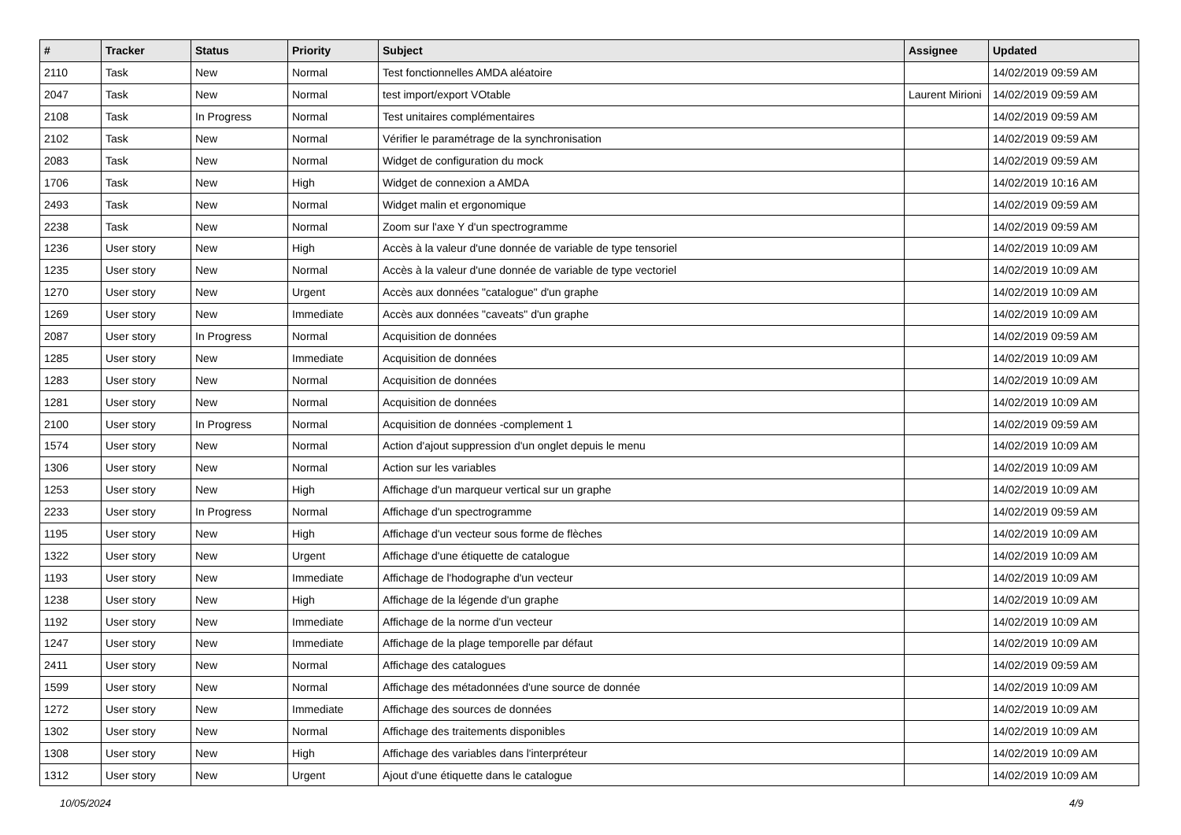| # | Tracker | Status | Priority | Subject | Assignee | Updated |
| --- | --- | --- | --- | --- | --- | --- |
| 2110 | Task | New | Normal | Test fonctionnelles AMDA aléatoire | | 14/02/2019 09:59 AM |
| 2047 | Task | New | Normal | test import/export VOtable | Laurent Mirioni | 14/02/2019 09:59 AM |
| 2108 | Task | In Progress | Normal | Test unitaires complémentaires | | 14/02/2019 09:59 AM |
| 2102 | Task | New | Normal | Vérifier le paramétrage de la synchronisation | | 14/02/2019 09:59 AM |
| 2083 | Task | New | Normal | Widget de configuration du mock | | 14/02/2019 09:59 AM |
| 1706 | Task | New | High | Widget de connexion a AMDA | | 14/02/2019 10:16 AM |
| 2493 | Task | New | Normal | Widget malin et ergonomique | | 14/02/2019 09:59 AM |
| 2238 | Task | New | Normal | Zoom sur l'axe Y d'un spectrogramme | | 14/02/2019 09:59 AM |
| 1236 | User story | New | High | Accès à la valeur d'une donnée de variable de type tensoriel | | 14/02/2019 10:09 AM |
| 1235 | User story | New | Normal | Accès à la valeur d'une donnée de variable de type vectoriel | | 14/02/2019 10:09 AM |
| 1270 | User story | New | Urgent | Accès aux données "catalogue" d'un graphe | | 14/02/2019 10:09 AM |
| 1269 | User story | New | Immediate | Accès aux données "caveats" d'un graphe | | 14/02/2019 10:09 AM |
| 2087 | User story | In Progress | Normal | Acquisition de données | | 14/02/2019 09:59 AM |
| 1285 | User story | New | Immediate | Acquisition de données | | 14/02/2019 10:09 AM |
| 1283 | User story | New | Normal | Acquisition de données | | 14/02/2019 10:09 AM |
| 1281 | User story | New | Normal | Acquisition de données | | 14/02/2019 10:09 AM |
| 2100 | User story | In Progress | Normal | Acquisition de données -complement 1 | | 14/02/2019 09:59 AM |
| 1574 | User story | New | Normal | Action d'ajout suppression d'un onglet depuis le menu | | 14/02/2019 10:09 AM |
| 1306 | User story | New | Normal | Action sur les variables | | 14/02/2019 10:09 AM |
| 1253 | User story | New | High | Affichage d'un marqueur vertical sur un graphe | | 14/02/2019 10:09 AM |
| 2233 | User story | In Progress | Normal | Affichage d'un spectrogramme | | 14/02/2019 09:59 AM |
| 1195 | User story | New | High | Affichage d'un vecteur sous forme de flèches | | 14/02/2019 10:09 AM |
| 1322 | User story | New | Urgent | Affichage d'une étiquette de catalogue | | 14/02/2019 10:09 AM |
| 1193 | User story | New | Immediate | Affichage de l'hodographe d'un vecteur | | 14/02/2019 10:09 AM |
| 1238 | User story | New | High | Affichage de la légende d'un graphe | | 14/02/2019 10:09 AM |
| 1192 | User story | New | Immediate | Affichage de la norme d'un vecteur | | 14/02/2019 10:09 AM |
| 1247 | User story | New | Immediate | Affichage de la plage temporelle par défaut | | 14/02/2019 10:09 AM |
| 2411 | User story | New | Normal | Affichage des catalogues | | 14/02/2019 09:59 AM |
| 1599 | User story | New | Normal | Affichage des métadonnées d'une source de donnée | | 14/02/2019 10:09 AM |
| 1272 | User story | New | Immediate | Affichage des sources de données | | 14/02/2019 10:09 AM |
| 1302 | User story | New | Normal | Affichage des traitements disponibles | | 14/02/2019 10:09 AM |
| 1308 | User story | New | High | Affichage des variables dans l'interpréteur | | 14/02/2019 10:09 AM |
| 1312 | User story | New | Urgent | Ajout d'une étiquette dans le catalogue | | 14/02/2019 10:09 AM |
10/05/2024 4/9